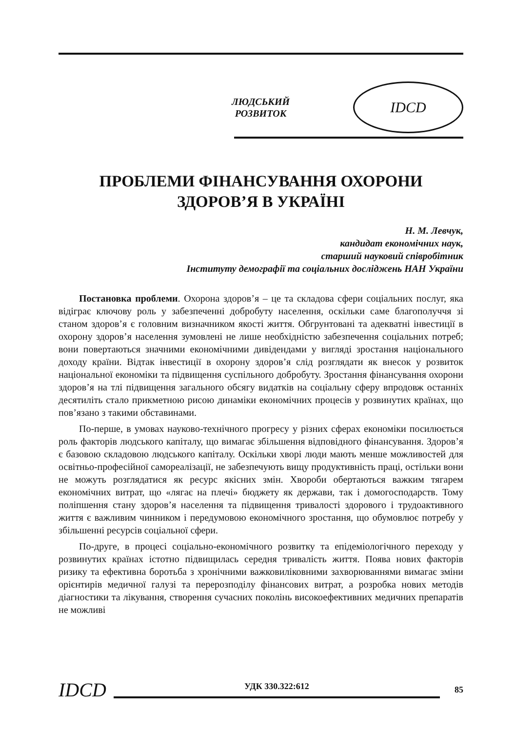ЛЮДСЬКИЙ
РОЗВИТОК
IDCD
ПРОБЛЕМИ ФІНАНСУВАННЯ ОХОРОНИ
ЗДОРОВ’Я В УКРАЇНІ
Н. М. Левчук,
кандидат економічних наук,
старший науковий співробітник
Інституту демографії та соціальних досліджень НАН України
Постановка проблеми. Охорона здоров’я – це та складова сфери соціальних послуг, яка відіграє ключову роль у забезпеченні добробуту населення, оскільки саме благополуччя зі станом здоров’я є головним визначником якості життя. Обгрунтовані та адекватні інвестиції в охорону здоров’я населення зумовлені не лише необхідністю забезпечення соціальних потреб; вони повертаються значними економічними дивідендами у вигляді зростання національного доходу країни. Відтак інвестиції в охорону здоров’я слід розглядати як внесок у розвиток національної економіки та підвищення суспільного добробуту. Зростання фінансування охорони здоров’я на тлі підвищення загального обсягу видатків на соціальну сферу впродовж останніх десятиліть стало прикметною рисою динаміки економічних процесів у розвинутих країнах, що пов’язано з такими обставинами.
По-перше, в умовах науково-технічного прогресу у різних сферах економіки посилюється роль факторів людського капіталу, що вимагає збільшення відповідного фінансування. Здоров’я є базовою складовою людського капіталу. Оскільки хворі люди мають менше можливостей для освітньо-професійної самореалізації, не забезпечують вищу продуктивність праці, остільки вони не можуть розглядатися як ресурс якісних змін. Хвороби обертаються важким тягарем економічних витрат, що «лягає на плечі» бюджету як держави, так і домогосподарств. Тому поліпшення стану здоров’я населення та підвищення тривалості здорового і трудоактивного життя є важливим чинником і передумовою економічного зростання, що обумовлює потребу у збільшенні ресурсів соціальної сфери.
По-друге, в процесі соціально-економічного розвитку та епідеміологічного переходу у розвинутих країнах істотно підвищилась середня тривалість життя. Поява нових факторів ризику та ефективна боротьба з хронічними важковиліковними захворюваннями вимагає зміни орієнтирів медичної галузі та перерозподілу фінансових витрат, а розробка нових методів діагностики та лікування, створення сучасних поколінь високоефективних медичних препаратів не можливі
IDCD
УДК 330.322:612 85